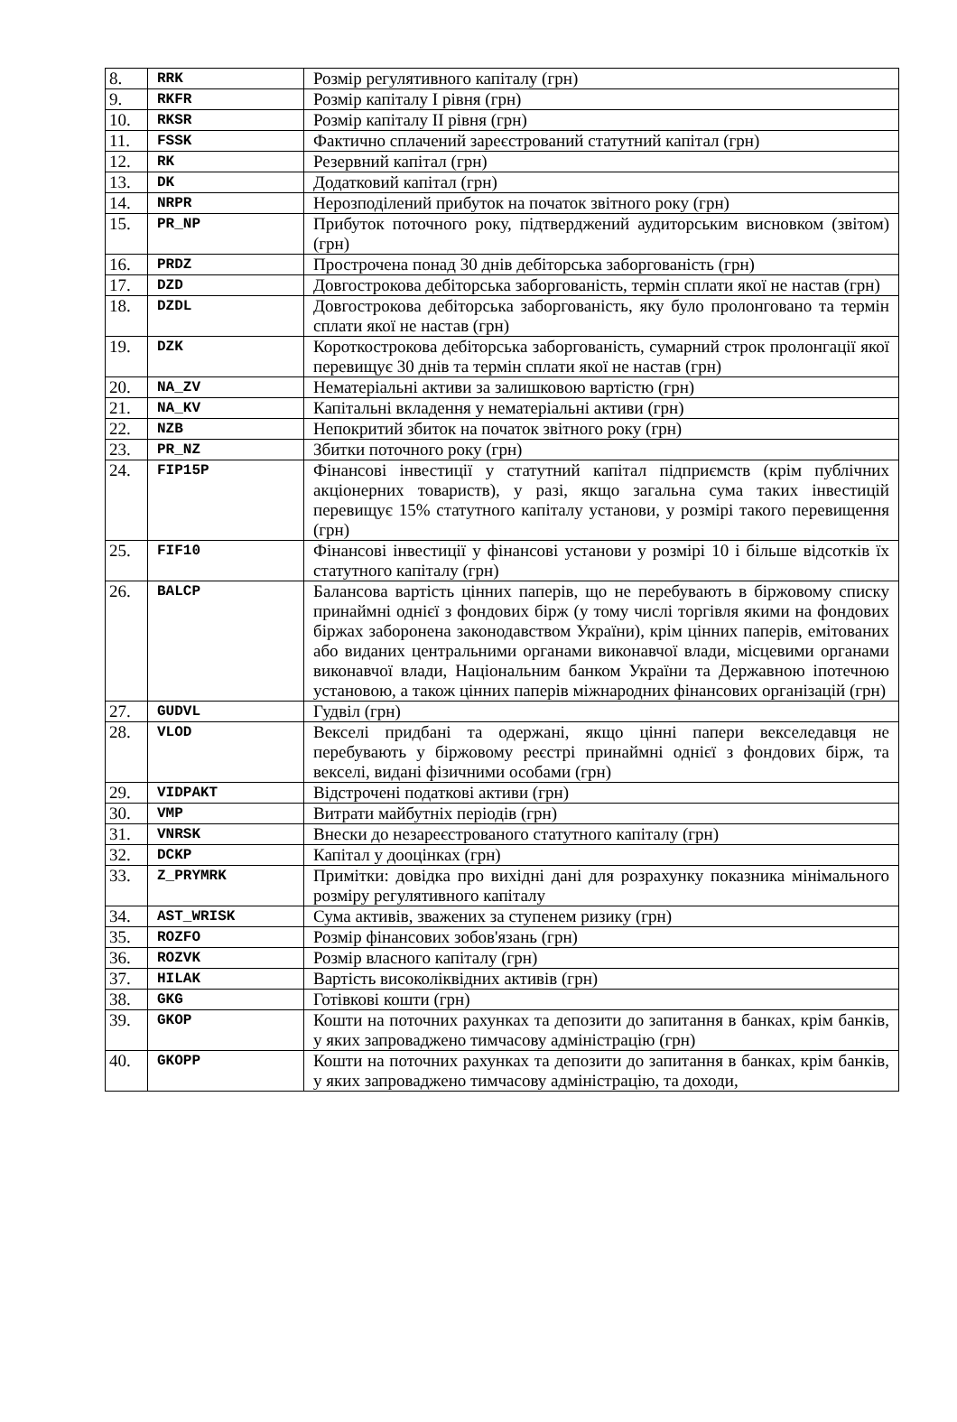| 8. | RRK | Розмір регулятивного капіталу (грн) |
| 9. | RKFR | Розмір капіталу І рівня (грн) |
| 10. | RKSR | Розмір капіталу ІІ рівня (грн) |
| 11. | FSSK | Фактично сплачений зареєстрований статутний капітал (грн) |
| 12. | RK | Резервний капітал (грн) |
| 13. | DK | Додатковий капітал (грн) |
| 14. | NRPR | Нерозподілений прибуток на початок звітного року (грн) |
| 15. | PR_NP | Прибуток поточного року, підтверджений аудиторським висновком (звітом) (грн) |
| 16. | PRDZ | Прострочена понад 30 днів дебіторська заборгованість (грн) |
| 17. | DZD | Довгострокова дебіторська заборгованість, термін сплати якої не настав (грн) |
| 18. | DZDL | Довгострокова дебіторська заборгованість, яку було пролонговано та термін сплати якої не настав (грн) |
| 19. | DZK | Короткострокова дебіторська заборгованість, сумарний строк пролонгації якої перевищує 30 днів та термін сплати якої не настав (грн) |
| 20. | NA_ZV | Нематеріальні активи за залишковою вартістю (грн) |
| 21. | NA_KV | Капітальні вкладення у нематеріальні активи (грн) |
| 22. | NZB | Непокритий збиток на початок звітного року (грн) |
| 23. | PR_NZ | Збитки поточного року (грн) |
| 24. | FIP15P | Фінансові інвестиції у статутний капітал підприємств (крім публічних акціонерних товариств), у разі, якщо загальна сума таких інвестицій перевищує 15% статутного капіталу установи, у розмірі такого перевищення (грн) |
| 25. | FIF10 | Фінансові інвестиції у фінансові установи у розмірі 10 і більше відсотків їх статутного капіталу (грн) |
| 26. | BALCP | Балансова вартість цінних паперів, що не перебувають в біржовому списку принаймні однієї з фондових бірж (у тому числі торгівля якими на фондових біржах заборонена законодавством України), крім цінних паперів, емітованих або виданих центральними органами виконавчої влади, місцевими органами виконавчої влади, Національним банком України та Державною іпотечною установою, а також цінних паперів міжнародних фінансових організацій (грн) |
| 27. | GUDVL | Гудвіл (грн) |
| 28. | VLOD | Векселі придбані та одержані, якщо цінні папери векселедавця не перебувають у біржовому реєстрі принаймні однієї з фондових бірж, та векселі, видані фізичними особами (грн) |
| 29. | VIDPAKT | Відстрочені податкові активи (грн) |
| 30. | VMP | Витрати майбутніх періодів (грн) |
| 31. | VNRSK | Внески до незареєстрованого статутного капіталу (грн) |
| 32. | DCKP | Капітал у дооцінках (грн) |
| 33. | Z_PRYMRK | Примітки: довідка про вихідні дані для розрахунку показника мінімального розміру регулятивного капіталу |
| 34. | AST_WRISK | Сума активів, зважених за ступенем ризику (грн) |
| 35. | ROZFO | Розмір фінансових зобов'язань (грн) |
| 36. | ROZVK | Розмір власного капіталу (грн) |
| 37. | HILAK | Вартість високоліквідних активів (грн) |
| 38. | GKG | Готівкові кошти (грн) |
| 39. | GKOP | Кошти на поточних рахунках та депозити до запитання в банках, крім банків, у яких запроваджено тимчасову адміністрацію (грн) |
| 40. | GKOPP | Кошти на поточних рахунках та депозити до запитання в банках, крім банків, у яких запроваджено тимчасову адміністрацію, та доходи, |